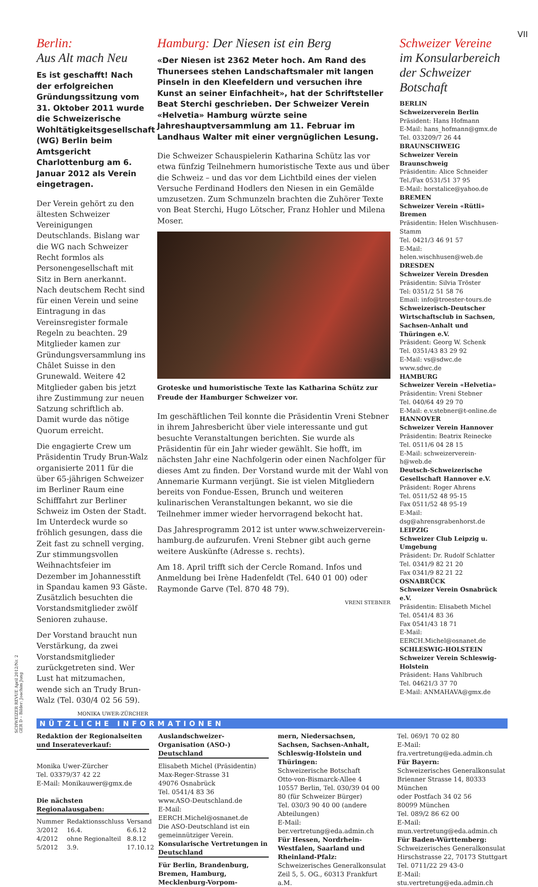VII
Berlin:
Aus Alt mach Neu
Es ist geschafft! Nach der erfolgreichen Gründungssitzung vom 31. Oktober 2011 wurde die Schweizerische Wohltätigkeitsgesellschaft (WG) Berlin beim Amtsgericht Charlottenburg am 6. Januar 2012 als Verein eingetragen.
Der Verein gehört zu den ältesten Schweizer Vereinigungen Deutschlands. Bislang war die WG nach Schweizer Recht formlos als Personengesellschaft mit Sitz in Bern anerkannt. Nach deutschem Recht sind für einen Verein und seine Eintragung in das Vereinsregister formale Regeln zu beachten. 29 Mitglieder kamen zur Gründungsversammlung ins Châlet Suisse in den Grunewald. Weitere 42 Mitglieder gaben bis jetzt ihre Zustimmung zur neuen Satzung schriftlich ab. Damit wurde das nötige Quorum erreicht.
Die engagierte Crew um Präsidentin Trudy Brun-Walz organisierte 2011 für die über 65-jährigen Schweizer im Berliner Raum eine Schifffahrt zur Berliner Schweiz im Osten der Stadt. Im Unterdeck wurde so fröhlich gesungen, dass die Zeit fast zu schnell verging. Zur stimmungsvollen Weihnachtsfeier im Dezember im Johannesstift in Spandau kamen 93 Gäste. Zusätzlich besuchten die Vorstandsmitglieder zwölf Senioren zuhause.
Der Vorstand braucht nun Verstärkung, da zwei Vorstandsmitglieder zurückgetreten sind. Wer Lust hat mitzumachen, wende sich an Trudy Brun-Walz (Tel. 030/4 02 56 59).
MONIKA UWER-ZÜRCHER
Hamburg: Der Niesen ist ein Berg
«Der Niesen ist 2362 Meter hoch. Am Rand des Thunersees stehen Landschaftsmaler mit langen Pinseln in den Kleefeldern und versuchen ihre Kunst an seiner Einfachheit», hat der Schriftsteller Beat Sterchi geschrieben. Der Schweizer Verein «Helvetia» Hamburg würzte seine Jahreshauptversammlung am 11. Februar im Landhaus Walter mit einer vergnüglichen Lesung.
Die Schweizer Schauspielerin Katharina Schütz las vor etwa fünfzig Teilnehmern humoristische Texte aus und über die Schweiz – und das vor dem Lichtbild eines der vielen Versuche Ferdinand Hodlers den Niesen in ein Gemälde umzusetzen. Zum Schmunzeln brachten die Zuhörer Texte von Beat Sterchi, Hugo Lötscher, Franz Hohler und Milena Moser.
Groteske und humoristische Texte las Katharina Schütz zur Freude der Hamburger Schweizer vor.
Im geschäftlichen Teil konnte die Präsidentin Vreni Stebner in ihrem Jahresbericht über viele interessante und gut besuchte Veranstaltungen berichten. Sie wurde als Präsidentin für ein Jahr wieder gewählt. Sie hofft, im nächsten Jahr eine Nachfolgerin oder einen Nachfolger für dieses Amt zu finden. Der Vorstand wurde mit der Wahl von Annemarie Kurmann verjüngt. Sie ist vielen Mitgliedern bereits von Fondue-Essen, Brunch und weiteren kulinarischen Veranstaltungen bekannt, wo sie die Teilnehmer immer wieder hervorragend bekocht hat.
Das Jahresprogramm 2012 ist unter www.schweizerverein-hamburg.de aufzurufen. Vreni Stebner gibt auch gerne weitere Auskünfte (Adresse s. rechts).
Am 18. April trifft sich der Cercle Romand. Infos und Anmeldung bei Irène Hadenfeldt (Tel. 640 01 00) oder Raymonde Garve (Tel. 870 48 79).
VRENI STEBNER
Schweizer Vereine
im Konsularbereich der Schweizer Botschaft
BERLIN
Schweizerverein Berlin
Präsident: Hans Hofmann
E-Mail: hans_hofmann@gmx.de
Tel. 033209/7 26 44
BRAUNSCHWEIG
Schweizer Verein Braunschweig
Präsidentin: Alice Schneider
Tel./Fax 0531/51 37 95
E-Mail: horstalice@yahoo.de
BREMEN
Schweizer Verein «Rütli» Bremen
Präsidentin: Helen Wischhusen-Stamm
Tel. 0421/3 46 91 57
E-Mail: helen.wischhusen@web.de
DRESDEN
Schweizer Verein Dresden
Präsidentin: Silvia Tröster
Tel: 0351/2 51 58 76
Email: info@troester-tours.de
Schweizerisch-Deutscher Wirtschaftsclub in Sachsen, Sachsen-Anhalt und Thüringen e.V.
Präsident: Georg W. Schenk
Tel. 0351/43 83 29 92
E-Mail: vs@sdwc.de
www.sdwc.de
HAMBURG
Schweizer Verein «Helvetia»
Präsidentin: Vreni Stebner
Tel. 040/64 49 29 70
E-Mail: e.v.stebner@t-online.de
HANNOVER
Schweizer Verein Hannover
Präsidentin: Beatrix Reinecke
Tel. 0511/6 04 28 15
E-Mail: schweizerverein-h@web.de
Deutsch-Schweizerische Gesellschaft Hannover e.V.
Präsident: Roger Ahrens
Tel. 0511/52 48 95-15
Fax 0511/52 48 95-19
E-Mail: dsg@ahrensgrabenhorst.de
LEIPZIG
Schweizer Club Leipzig u. Umgebung
Präsident: Dr. Rudolf Schlatter
Tel. 0341/9 82 21 20
Fax 0341/9 82 21 22
OSNABRÜCK
Schweizer Verein Osnabrück e.V.
Präsidentin: Elisabeth Michel
Tel. 0541/4 83 36
Fax 0541/43 18 71
E-Mail: EERCH.Michel@osnanet.de
SCHLESWIG-HOLSTEIN
Schweizer Verein Schleswig-Holstein
Präsident: Hans Vahlbruch
Tel. 04621/3 37 70
E-Mail: ANMAHAVA@gmx.de
NÜTZLICHE INFORMATIONEN
Redaktion der Regionalseiten und Inserateverkauf:
Monika Uwer-Zürcher
Tel. 03379/37 42 22
E-Mail: Monikauwer@gmx.de
Die nächsten Regionalausgaben:
| Nummer | Redaktionsschluss | Versand |
| --- | --- | --- |
| 3/2012 | 16.4. | 6.6.12 |
| 4/2012 | ohne Regionalteil | 8.8.12 |
| 5/2012 | 3.9. | 17.10.12 |
Auslandschweizer-Organisation (ASO-) Deutschland
Elisabeth Michel (Präsidentin)
Max-Reger-Strasse 31
49076 Osnabrück
Tel. 0541/4 83 36
www.ASO-Deutschland.de
E-Mail: EERCH.Michel@osnanet.de
Die ASO-Deutschland ist ein gemeinnütziger Verein.
Konsularische Vertretungen in Deutschland
Für Berlin, Brandenburg, Bremen, Hamburg, Mecklenburg-Vorpom-
mern, Niedersachsen, Sachsen, Sachsen-Anhalt, Schleswig-Holstein und Thüringen:
Schweizerische Botschaft
Otto-von-Bismarck-Allee 4
10557 Berlin, Tel. 030/39 04 00 80 (für Schweizer Bürger)
Tel. 030/3 90 40 00 (andere Abteilungen)
E-Mail: ber.vertretung@eda.admin.ch
Für Hessen, Nordrhein-Westfalen, Saarland und Rheinland-Pfalz:
Schweizerisches Generalkonsulat
Zeil 5, 5. OG., 60313 Frankfurt a.M.
Tel. 069/1 70 02 80
E-Mail: fra.vertretung@eda.admin.ch
Für Bayern:
Schweizerisches Generalkonsulat
Brienner Strasse 14, 80333 München
oder Postfach 34 02 56
80099 München
Tel. 089/2 86 62 00
E-Mail: mun.vertretung@eda.admin.ch
Für Baden-Württemberg:
Schweizerisches Generalkonsulat
Hirschstrasse 22, 70173 Stuttgart
Tel. 0711/22 29 43-0
E-Mail: stu.vertretung@eda.admin.ch
SCHWEIZER REVUE April 2012/Nr. 2
GER D – Bilder: Joachim Jung